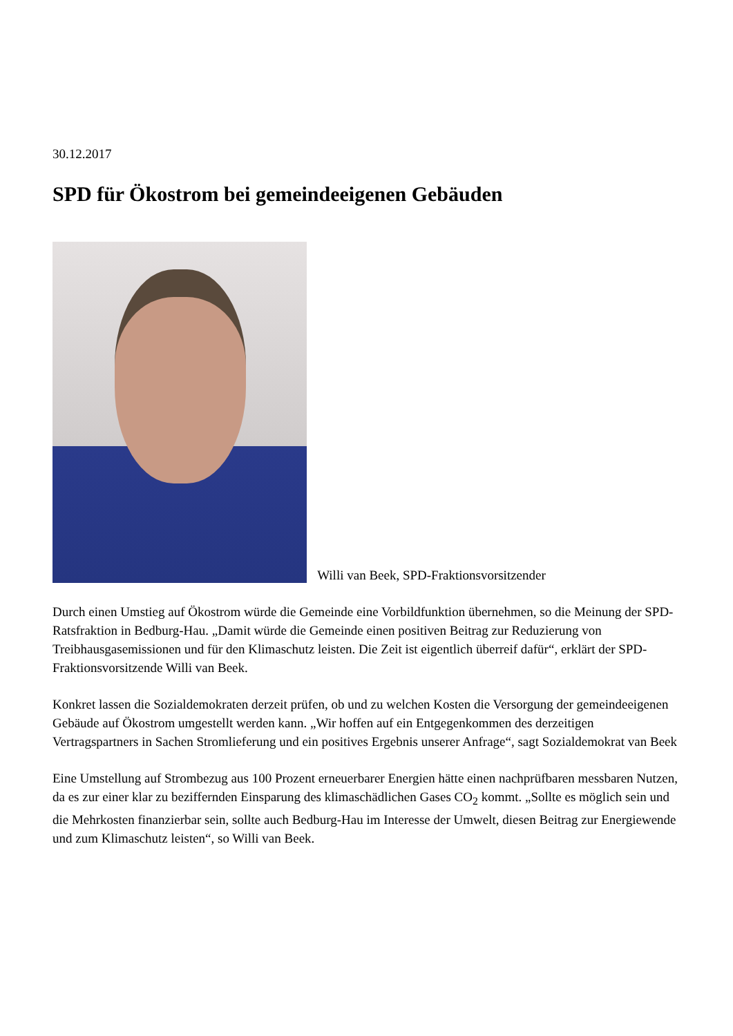30.12.2017
SPD für Ökostrom bei gemeindeeigenen Gebäuden
Willi van Beek, SPD-Fraktionsvorsitzender
Durch einen Umstieg auf Ökostrom würde die Gemeinde eine Vorbildfunktion übernehmen, so die Meinung der SPD-Ratsfraktion in Bedburg-Hau. „Damit würde die Gemeinde einen positiven Beitrag zur Reduzierung von Treibhausgasemissionen und für den Klimaschutz leisten. Die Zeit ist eigentlich überreif dafür“, erklärt der SPD-Fraktionsvorsitzende Willi van Beek.
Konkret lassen die Sozialdemokraten derzeit prüfen, ob und zu welchen Kosten die Versorgung der gemeindeeigenen Gebäude auf Ökostrom umgestellt werden kann. „Wir hoffen auf ein Entgegenkommen des derzeitigen Vertragspartners in Sachen Stromlieferung und ein positives Ergebnis unserer Anfrage“, sagt Sozialdemokrat van Beek
Eine Umstellung auf Strombezug aus 100 Prozent erneuerbarer Energien hätte einen nachprüfbaren messbaren Nutzen, da es zur einer klar zu beziffernden Einsparung des klimaschädlichen Gases CO<sub>2</sub> kommt. „Sollte es möglich sein und die Mehrkosten finanzierbar sein, sollte auch Bedburg-Hau im Interesse der Umwelt, diesen Beitrag zur Energiewende und zum Klimaschutz leisten“, so Willi van Beek.